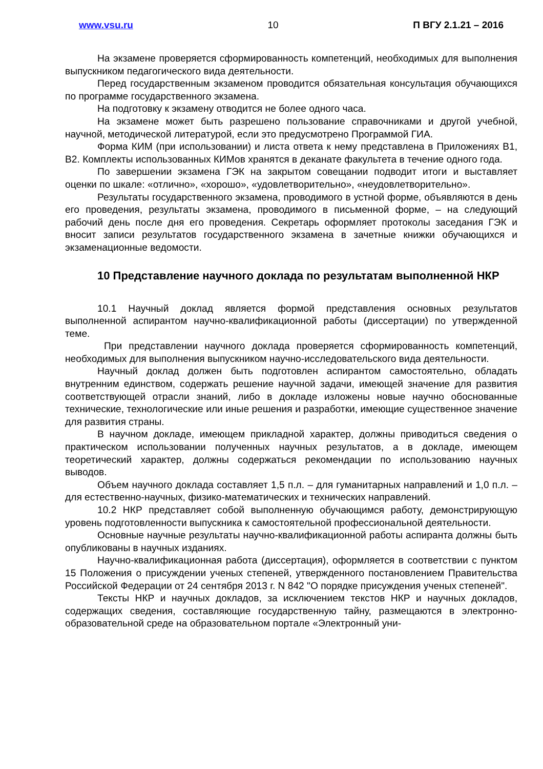www.vsu.ru 10 П ВГУ 2.1.21 – 2016
На экзамене проверяется сформированность компетенций, необходимых для выполнения выпускником педагогического вида деятельности.
Перед государственным экзаменом проводится обязательная консультация обучающихся по программе государственного экзамена.
На подготовку к экзамену отводится не более одного часа.
На экзамене может быть разрешено пользование справочниками и другой учебной, научной, методической литературой, если это предусмотрено Программой ГИА.
Форма КИМ (при использовании) и листа ответа к нему представлена в Приложениях В1, В2. Комплекты использованных КИМов хранятся в деканате факультета в течение одного года.
По завершении экзамена ГЭК на закрытом совещании подводит итоги и выставляет оценки по шкале: «отлично», «хорошо», «удовлетворительно», «неудовлетворительно».
Результаты государственного экзамена, проводимого в устной форме, объявляются в день его проведения, результаты экзамена, проводимого в письменной форме, – на следующий рабочий день после дня его проведения. Секретарь оформляет протоколы заседания ГЭК и вносит записи результатов государственного экзамена в зачетные книжки обучающихся и экзаменационные ведомости.
10 Представление научного доклада по результатам выполненной НКР
10.1 Научный доклад является формой представления основных результатов выполненной аспирантом научно-квалификационной работы (диссертации) по утвержденной теме.
При представлении научного доклада проверяется сформированность компетенций, необходимых для выполнения выпускником научно-исследовательского вида деятельности.
Научный доклад должен быть подготовлен аспирантом самостоятельно, обладать внутренним единством, содержать решение научной задачи, имеющей значение для развития соответствующей отрасли знаний, либо в докладе изложены новые научно обоснованные технические, технологические или иные решения и разработки, имеющие существенное значение для развития страны.
В научном докладе, имеющем прикладной характер, должны приводиться сведения о практическом использовании полученных научных результатов, а в докладе, имеющем теоретический характер, должны содержаться рекомендации по использованию научных выводов.
Объем научного доклада составляет 1,5 п.л. – для гуманитарных направлений и 1,0 п.л. – для естественно-научных, физико-математических и технических направлений.
10.2 НКР представляет собой выполненную обучающимся работу, демонстрирующую уровень подготовленности выпускника к самостоятельной профессиональной деятельности.
Основные научные результаты научно-квалификационной работы аспиранта должны быть опубликованы в научных изданиях.
Научно-квалификационная работа (диссертация), оформляется в соответствии с пунктом 15 Положения о присуждении ученых степеней, утвержденного постановлением Правительства Российской Федерации от 24 сентября 2013 г. N 842 "О порядке присуждения ученых степеней".
Тексты НКР и научных докладов, за исключением текстов НКР и научных докладов, содержащих сведения, составляющие государственную тайну, размещаются в электронно-образовательной среде на образовательном портале «Электронный уни-